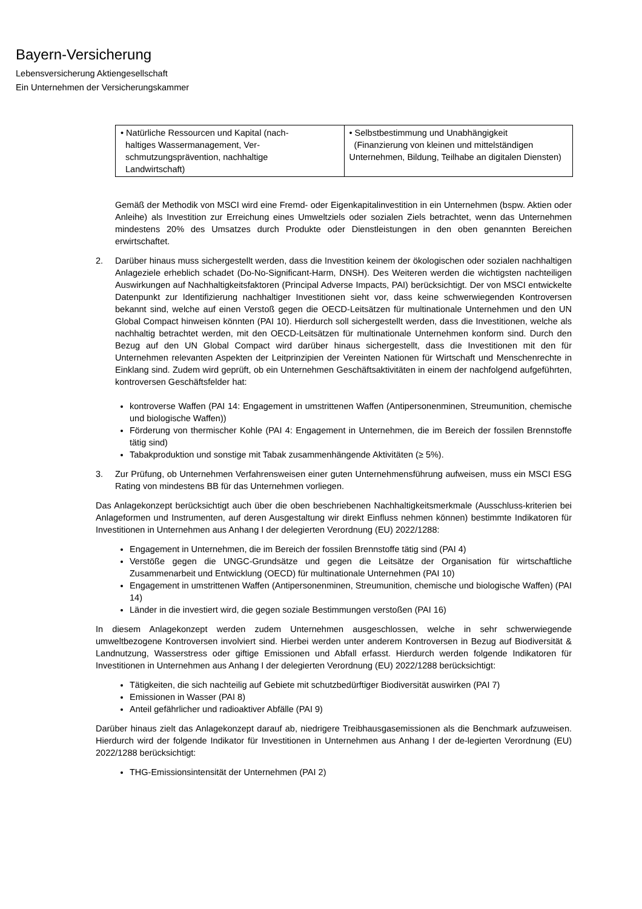Bayern-Versicherung
Lebensversicherung Aktiengesellschaft
Ein Unternehmen der Versicherungskammer
| • Natürliche Ressourcen und Kapital (nach- haltiges Wassermanagement, Ver- schmutzungsprävention, nachhaltige Landwirtschaft) | • Selbstbestimmung und Unabhängigkeit (Finanzierung von kleinen und mittelständigen Unternehmen, Bildung, Teilhabe an digitalen Diensten) |
Gemäß der Methodik von MSCI wird eine Fremd- oder Eigenkapitalinvestition in ein Unternehmen (bspw. Aktien oder Anleihe) als Investition zur Erreichung eines Umweltziels oder sozialen Ziels betrachtet, wenn das Unternehmen mindestens 20% des Umsatzes durch Produkte oder Dienstleistungen in den oben genannten Bereichen erwirtschaftet.
2. Darüber hinaus muss sichergestellt werden, dass die Investition keinem der ökologischen oder sozialen nachhaltigen Anlageziele erheblich schadet (Do-No-Significant-Harm, DNSH). Des Weiteren werden die wichtigsten nachteiligen Auswirkungen auf Nachhaltigkeitsfaktoren (Principal Adverse Impacts, PAI) berücksichtigt. Der von MSCI entwickelte Datenpunkt zur Identifizierung nachhaltiger Investitionen sieht vor, dass keine schwerwiegenden Kontroversen bekannt sind, welche auf einen Verstoß gegen die OECD-Leitsätzen für multinationale Unternehmen und den UN Global Compact hinweisen könnten (PAI 10). Hierdurch soll sichergestellt werden, dass die Investitionen, welche als nachhaltig betrachtet werden, mit den OECD-Leitsätzen für multinationale Unternehmen konform sind. Durch den Bezug auf den UN Global Compact wird darüber hinaus sichergestellt, dass die Investitionen mit den für Unternehmen relevanten Aspekten der Leitprinzipien der Vereinten Nationen für Wirtschaft und Menschenrechte in Einklang sind. Zudem wird geprüft, ob ein Unternehmen Geschäftsaktivitäten in einem der nachfolgend aufgeführten, kontroversen Geschäftsfelder hat:
kontroverse Waffen (PAI 14: Engagement in umstrittenen Waffen (Antipersonenminen, Streumunition, chemische und biologische Waffen))
Förderung von thermischer Kohle (PAI 4: Engagement in Unternehmen, die im Bereich der fossilen Brennstoffe tätig sind)
Tabakproduktion und sonstige mit Tabak zusammenhängende Aktivitäten (≥ 5%).
3. Zur Prüfung, ob Unternehmen Verfahrensweisen einer guten Unternehmensführung aufweisen, muss ein MSCI ESG Rating von mindestens BB für das Unternehmen vorliegen.
Das Anlagekonzept berücksichtigt auch über die oben beschriebenen Nachhaltigkeitsmerkmale (Ausschluss-kriterien bei Anlageformen und Instrumenten, auf deren Ausgestaltung wir direkt Einfluss nehmen können) bestimmte Indikatoren für Investitionen in Unternehmen aus Anhang I der delegierten Verordnung (EU) 2022/1288:
Engagement in Unternehmen, die im Bereich der fossilen Brennstoffe tätig sind (PAI 4)
Verstöße gegen die UNGC-Grundsätze und gegen die Leitsätze der Organisation für wirtschaftliche Zusammenarbeit und Entwicklung (OECD) für multinationale Unternehmen (PAI 10)
Engagement in umstrittenen Waffen (Antipersonenminen, Streumunition, chemische und biologische Waffen) (PAI 14)
Länder in die investiert wird, die gegen soziale Bestimmungen verstoßen (PAI 16)
In diesem Anlagekonzept werden zudem Unternehmen ausgeschlossen, welche in sehr schwerwiegende umweltbezogene Kontroversen involviert sind. Hierbei werden unter anderem Kontroversen in Bezug auf Biodiversität & Landnutzung, Wasserstress oder giftige Emissionen und Abfall erfasst. Hierdurch werden folgende Indikatoren für Investitionen in Unternehmen aus Anhang I der delegierten Verordnung (EU) 2022/1288 berücksichtigt:
Tätigkeiten, die sich nachteilig auf Gebiete mit schutzbedürftiger Biodiversität auswirken (PAI 7)
Emissionen in Wasser (PAI 8)
Anteil gefährlicher und radioaktiver Abfälle (PAI 9)
Darüber hinaus zielt das Anlagekonzept darauf ab, niedrigere Treibhausgasemissionen als die Benchmark aufzuweisen. Hierdurch wird der folgende Indikator für Investitionen in Unternehmen aus Anhang I der de-legierten Verordnung (EU) 2022/1288 berücksichtigt:
THG-Emissionsintensität der Unternehmen (PAI 2)